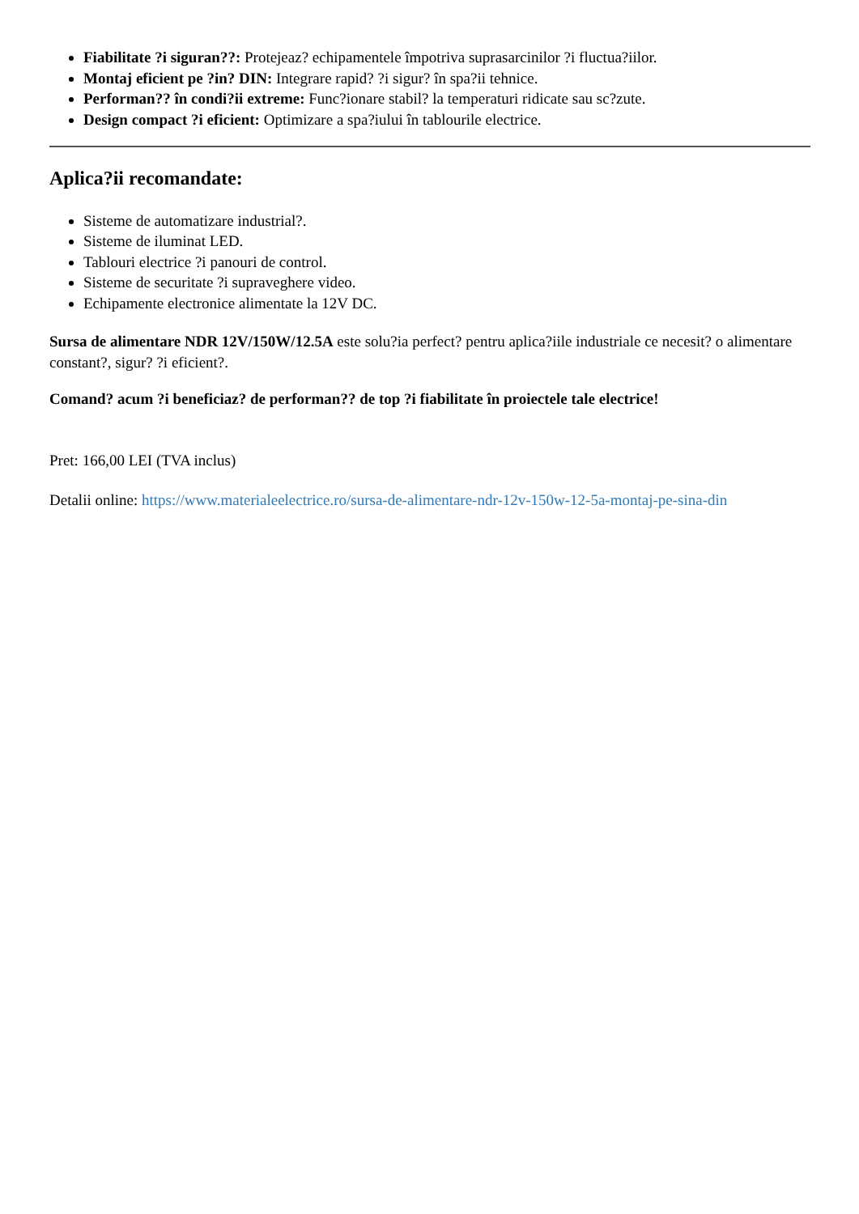Fiabilitate ?i siguran??: Protejeaz? echipamentele împotriva suprasarcinilor ?i fluctua?iilor.
Montaj eficient pe ?in? DIN: Integrare rapid? ?i sigur? în spa?ii tehnice.
Performan?? în condi?ii extreme: Func?ionare stabil? la temperaturi ridicate sau sc?zute.
Design compact ?i eficient: Optimizare a spa?iului în tablourile electrice.
Aplica?ii recomandate:
Sisteme de automatizare industrial?.
Sisteme de iluminat LED.
Tablouri electrice ?i panouri de control.
Sisteme de securitate ?i supraveghere video.
Echipamente electronice alimentate la 12V DC.
Sursa de alimentare NDR 12V/150W/12.5A este solu?ia perfect? pentru aplica?iile industriale ce necesit? o alimentare constant?, sigur? ?i eficient?.
Comand? acum ?i beneficiaz? de performan?? de top ?i fiabilitate în proiectele tale electrice!
Pret: 166,00 LEI (TVA inclus)
Detalii online: https://www.materialeelectrice.ro/sursa-de-alimentare-ndr-12v-150w-12-5a-montaj-pe-sina-din